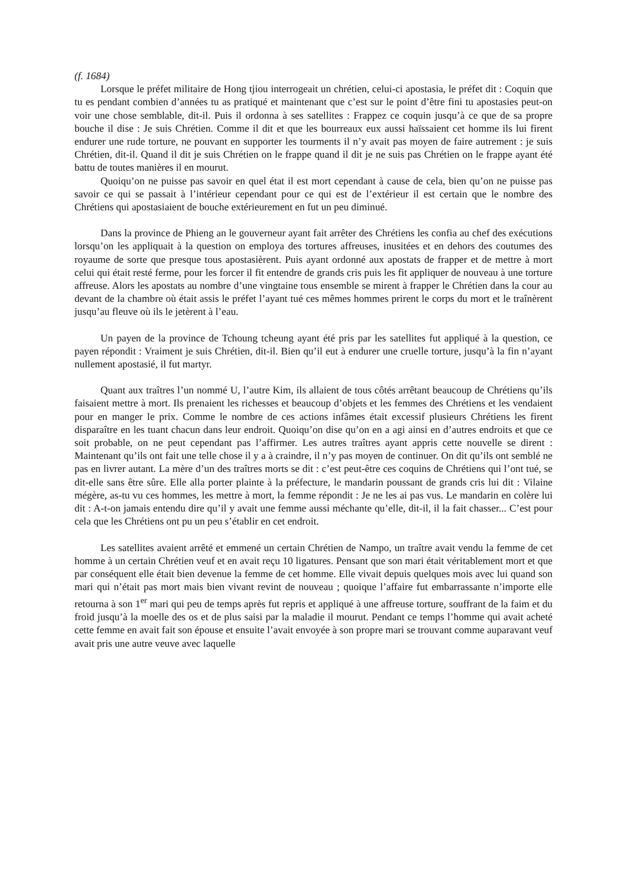(f. 1684)
Lorsque le préfet militaire de Hong tjiou interrogeait un chrétien, celui-ci apostasia, le préfet dit : Coquin que tu es pendant combien d’années tu as pratiqué et maintenant que c’est sur le point d’être fini tu apostasies peut-on voir une chose semblable, dit-il. Puis il ordonna à ses satellites : Frappez ce coquin jusqu’à ce que de sa propre bouche il dise : Je suis Chrétien. Comme il dit et que les bourreaux eux aussi haïssaient cet homme ils lui firent endurer une rude torture, ne pouvant en supporter les tourments il n’y avait pas moyen de faire autrement : je suis Chrétien, dit-il. Quand il dit je suis Chrétien on le frappe quand il dit je ne suis pas Chrétien on le frappe ayant été battu de toutes manières il en mourut.
Quoiqu’on ne puisse pas savoir en quel état il est mort cependant à cause de cela, bien qu’on ne puisse pas savoir ce qui se passait à l’intérieur cependant pour ce qui est de l’extérieur il est certain que le nombre des Chrétiens qui apostasiaient de bouche extérieurement en fut un peu diminué.
Dans la province de Phieng an le gouverneur ayant fait arrêter des Chrétiens les confia au chef des exécutions lorsqu’on les appliquait à la question on employa des tortures affreuses, inusitées et en dehors des coutumes des royaume de sorte que presque tous apostasièrent. Puis ayant ordonné aux apostats de frapper et de mettre à mort celui qui était resté ferme, pour les forcer il fit entendre de grands cris puis les fit appliquer de nouveau à une torture affreuse. Alors les apostats au nombre d’une vingtaine tous ensemble se mirent à frapper le Chrétien dans la cour au devant de la chambre où était assis le préfet l’ayant tué ces mêmes hommes prirent le corps du mort et le traînèrent jusqu’au fleuve où ils le jetèrent à l’eau.
Un payen de la province de Tchoung tcheung ayant été pris par les satellites fut appliqué à la question, ce payen répondit : Vraiment je suis Chrétien, dit-il. Bien qu’il eut à endurer une cruelle torture, jusqu’à la fin n’ayant nullement apostasié, il fut martyr.
Quant aux traîtres l’un nommé U, l’autre Kim, ils allaient de tous côtés arrêtant beaucoup de Chrétiens qu’ils faisaient mettre à mort. Ils prenaient les richesses et beaucoup d’objets et les femmes des Chrétiens et les vendaient pour en manger le prix. Comme le nombre de ces actions infâmes était excessif plusieurs Chrétiens les firent disparaître en les tuant chacun dans leur endroit. Quoiqu’on dise qu’on en a agi ainsi en d’autres endroits et que ce soit probable, on ne peut cependant pas l’affirmer. Les autres traîtres ayant appris cette nouvelle se dirent : Maintenant qu’ils ont fait une telle chose il y a à craindre, il n’y pas moyen de continuer. On dit qu’ils ont semblé ne pas en livrer autant. La mère d’un des traîtres morts se dit : c’est peut-être ces coquins de Chrétiens qui l’ont tué, se dit-elle sans être sûre. Elle alla porter plainte à la préfecture, le mandarin poussant de grands cris lui dit : Vilaine mégère, as-tu vu ces hommes, les mettre à mort, la femme répondit : Je ne les ai pas vus. Le mandarin en colère lui dit : A-t-on jamais entendu dire qu’il y avait une femme aussi méchante qu’elle, dit-il, il la fait chasser... C’est pour cela que les Chrétiens ont pu un peu s’établir en cet endroit.
Les satellites avaient arrêté et emmené un certain Chrétien de Nampo, un traître avait vendu la femme de cet homme à un certain Chrétien veuf et en avait reçu 10 ligatures. Pensant que son mari était véritablement mort et que par conséquent elle était bien devenue la femme de cet homme. Elle vivait depuis quelques mois avec lui quand son mari qui n’était pas mort mais bien vivant revint de nouveau ; quoique l’affaire fut embarrassante n’importe elle retourna à son 1<sup>er</sup> mari qui peu de temps après fut repris et appliqué à une affreuse torture, souffrant de la faim et du froid jusqu’à la moelle des os et de plus saisi par la maladie il mourut. Pendant ce temps l’homme qui avait acheté cette femme en avait fait son épouse et ensuite l’avait envoyée à son propre mari se trouvant comme auparavant veuf avait pris une autre veuve avec laquelle